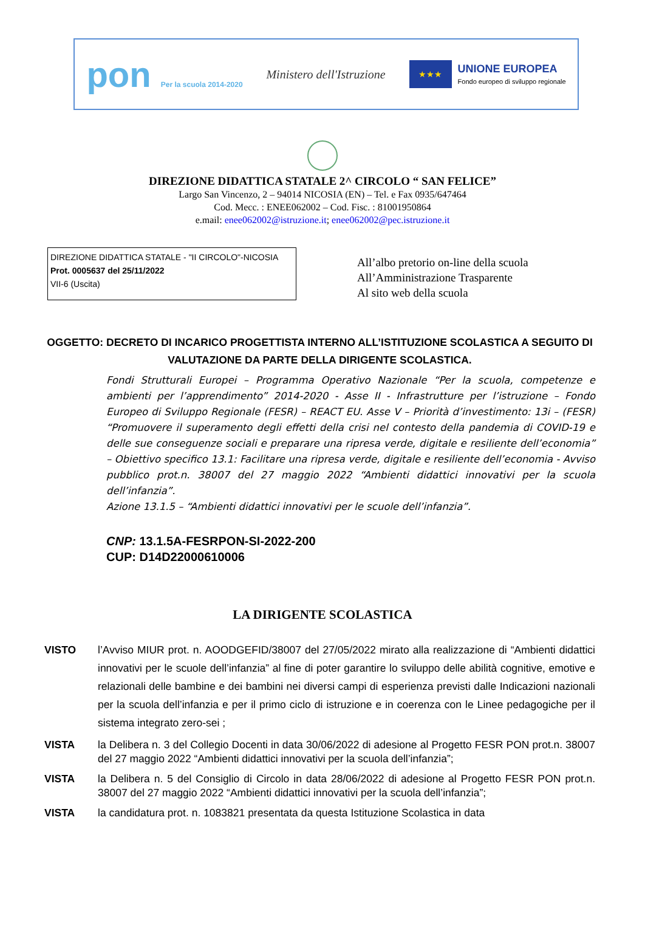pon Per la scuola 2014-2020
Ministero dell'Istruzione
★★★
UNIONE EUROPEA
Fondo europeo di sviluppo regionale
DIREZIONE DIDATTICA STATALE 2^ CIRCOLO “ SAN FELICE”
Largo San Vincenzo, 2 – 94014 NICOSIA (EN) – Tel. e Fax 0935/647464
Cod. Mecc. : ENEE062002 – Cod. Fisc. : 81001950864
e.mail: enee062002@istruzione.it; enee062002@pec.istruzione.it
DIREZIONE DIDATTICA STATALE - "II CIRCOLO"-NICOSIA
Prot. 0005637 del 25/11/2022
VII-6 (Uscita)
All’albo pretorio on-line della scuola
All’Amministrazione Trasparente
Al sito web della scuola
OGGETTO: DECRETO DI INCARICO PROGETTISTA INTERNO ALL’ISTITUZIONE SCOLASTICA A SEGUITO DI VALUTAZIONE DA PARTE DELLA DIRIGENTE SCOLASTICA.
Fondi Strutturali Europei – Programma Operativo Nazionale “Per la scuola, competenze e ambienti per l’apprendimento” 2014-2020 - Asse II - Infrastrutture per l’istruzione – Fondo Europeo di Sviluppo Regionale (FESR) – REACT EU. Asse V – Priorità d’investimento: 13i – (FESR) “Promuovere il superamento degli effetti della crisi nel contesto della pandemia di COVID-19 e delle sue conseguenze sociali e preparare una ripresa verde, digitale e resiliente dell’economia” – Obiettivo specifico 13.1: Facilitare una ripresa verde, digitale e resiliente dell’economia - Avviso pubblico prot.n. 38007 del 27 maggio 2022 “Ambienti didattici innovativi per la scuola dell’infanzia”.
Azione 13.1.5 – “Ambienti didattici innovativi per le scuole dell’infanzia”.
CNP: 13.1.5A-FESRPON-SI-2022-200
CUP: D14D22000610006
LA DIRIGENTE SCOLASTICA
VISTO l’Avviso MIUR prot. n. AOODGEFID/38007 del 27/05/2022 mirato alla realizzazione di “Ambienti didattici innovativi per le scuole dell’infanzia” al fine di poter garantire lo sviluppo delle abilità cognitive, emotive e relazionali delle bambine e dei bambini nei diversi campi di esperienza previsti dalle Indicazioni nazionali per la scuola dell’infanzia e per il primo ciclo di istruzione e in coerenza con le Linee pedagogiche per il sistema integrato zero-sei ;
VISTA la Delibera n. 3 del Collegio Docenti in data 30/06/2022 di adesione al Progetto FESR PON prot.n. 38007 del 27 maggio 2022 “Ambienti didattici innovativi per la scuola dell’infanzia”;
VISTA la Delibera n. 5 del Consiglio di Circolo in data 28/06/2022 di adesione al Progetto FESR PON prot.n. 38007 del 27 maggio 2022 “Ambienti didattici innovativi per la scuola dell’infanzia”;
VISTA la candidatura prot. n. 1083821 presentata da questa Istituzione Scolastica in data